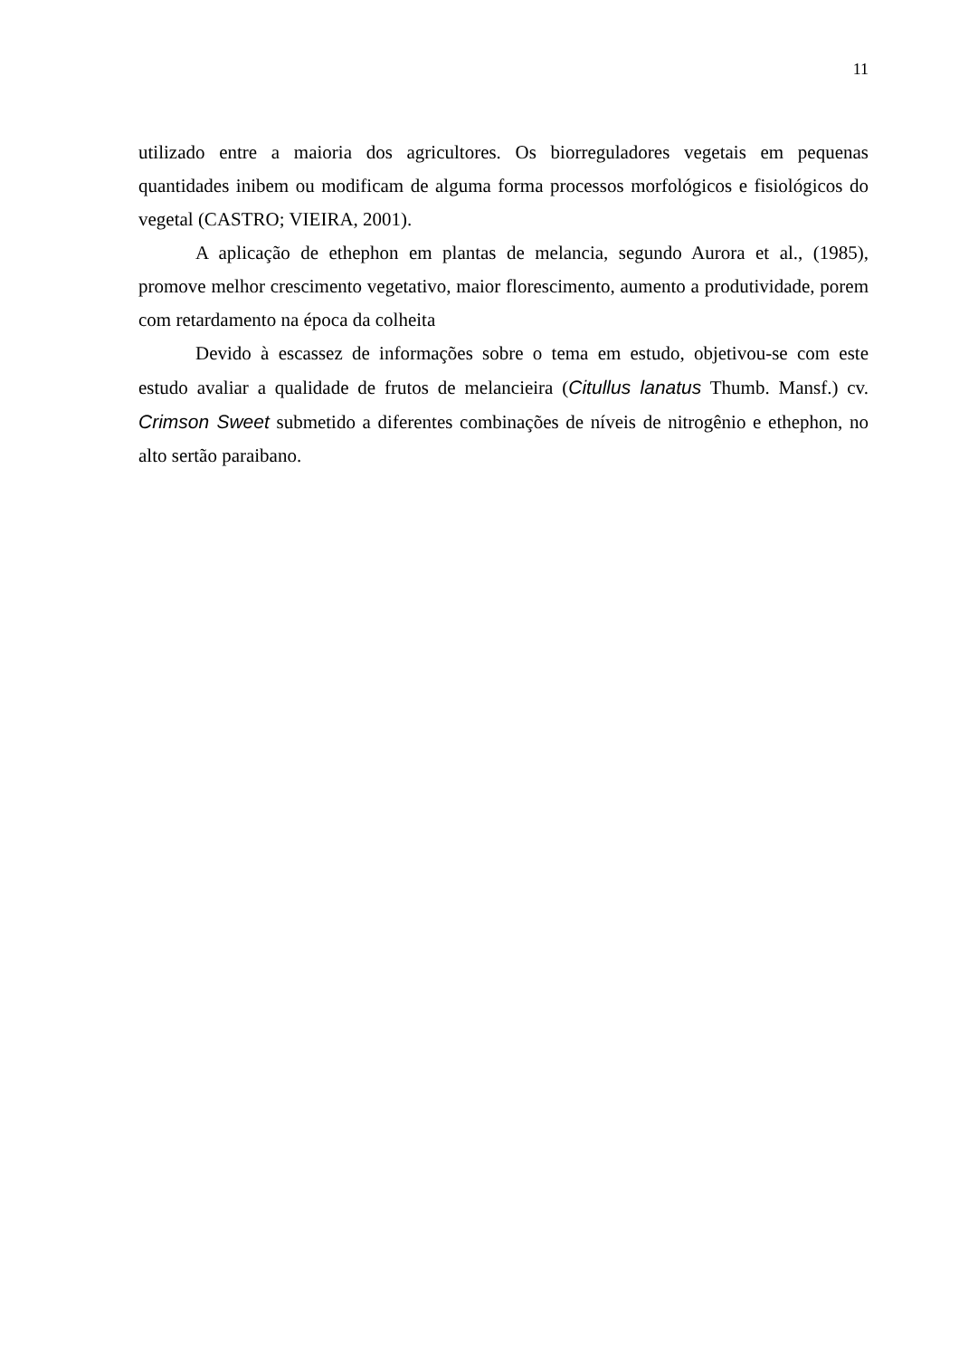11
utilizado entre a maioria dos agricultores. Os biorreguladores vegetais em pequenas quantidades inibem ou modificam de alguma forma processos morfológicos e fisiológicos do vegetal (CASTRO; VIEIRA, 2001).
A aplicação de ethephon em plantas de melancia, segundo Aurora et al., (1985), promove melhor crescimento vegetativo, maior florescimento, aumento a produtividade, porem com retardamento na época da colheita
Devido à escassez de informações sobre o tema em estudo, objetivou-se com este estudo avaliar a qualidade de frutos de melancieira (Citullus lanatus Thumb. Mansf.) cv. Crimson Sweet submetido a diferentes combinações de níveis de nitrogênio e ethephon, no alto sertão paraibano.